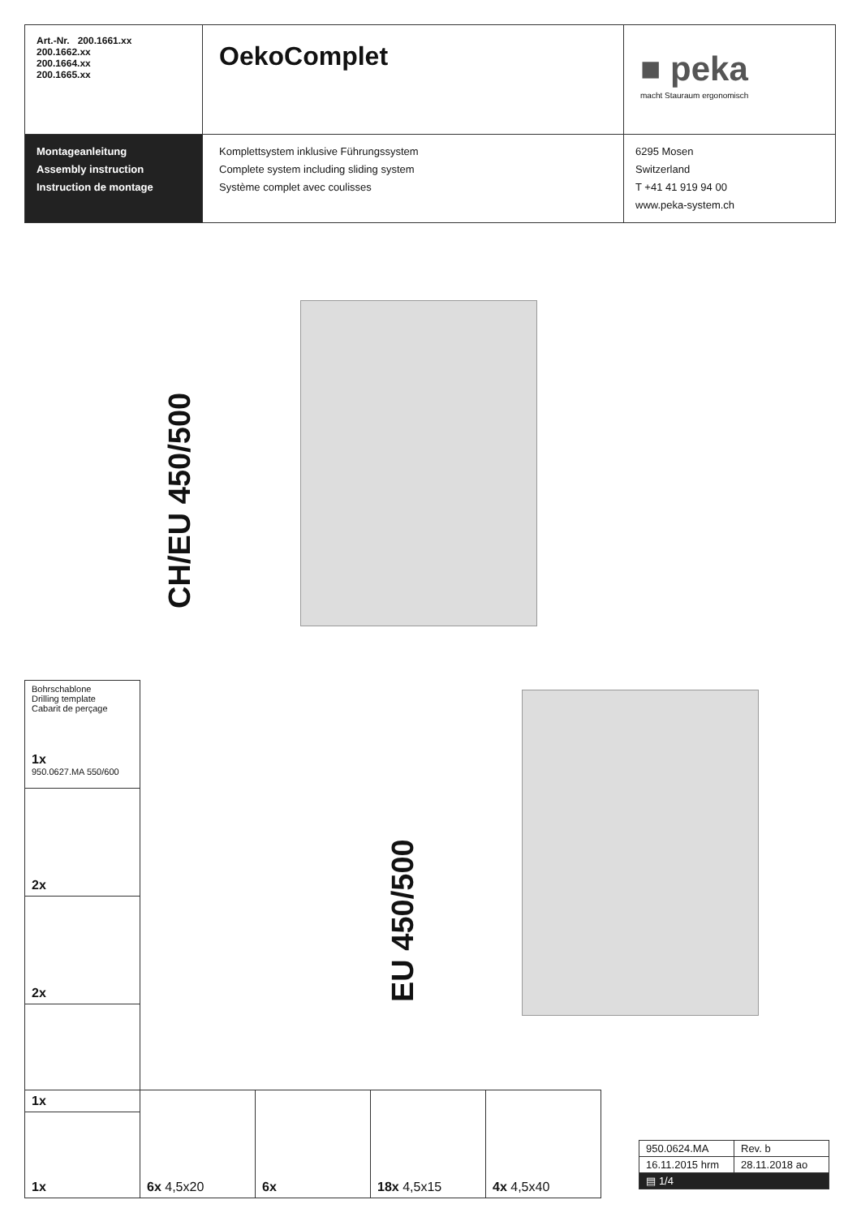| Art.-Nr. 200.1661.xx 200.1662.xx 200.1664.xx 200.1665.xx | OekoComplet | ■ peka macht Stauraum ergonomisch |
| Montageanleitung Assembly instruction Instruction de montage | Komplettsystem inklusive Führungssystem Complete system including sliding system Système complet avec coulisses | 6295 Mosen Switzerland T +41 41 919 94 00 www.peka-system.ch |
CH/EU 450/500
EU 450/500
| Bohrschablone Drilling template Cabarit de perçage 1x 950.0627.MA 550/600 |
| 2x |
| 2x |
| 1x |
| 1x | 6x 4,5x20 | 6x | 18x 4,5x15 | 4x 4,5x40 |
| 950.0624.MA | Rev. b |
| 16.11.2015 hrm | 28.11.2018 ao |
| ▤ 1/4 | |